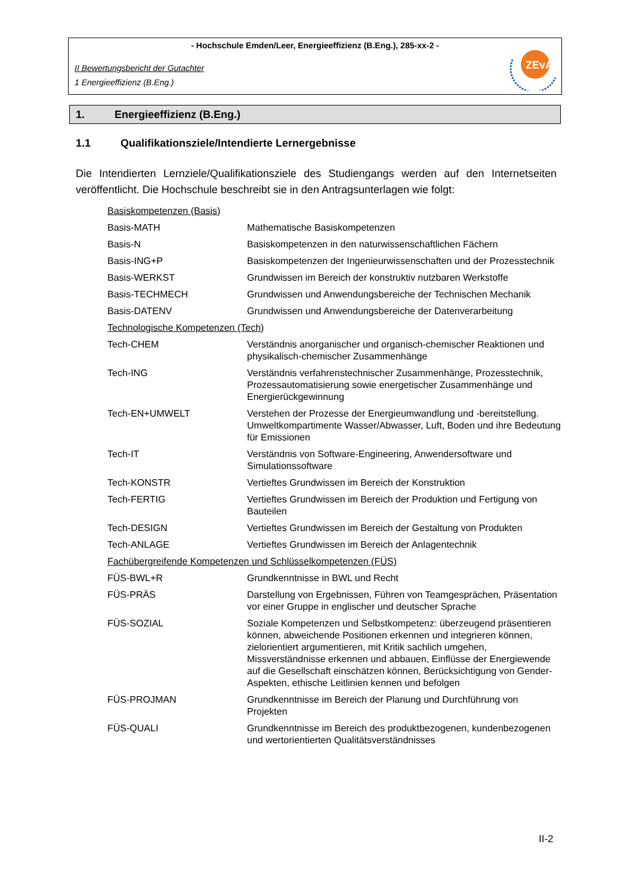- Hochschule Emden/Leer, Energieeffizienz (B.Eng.), 285-xx-2 -
II Bewertungsbericht der Gutachter
1 Energieeffizienz (B.Eng.)
ZEvA
1. Energieeffizienz (B.Eng.)
1.1 Qualifikationsziele/Intendierte Lernergebnisse
Die Intendierten Lernziele/Qualifikationsziele des Studiengangs werden auf den Internetseiten veröffentlicht. Die Hochschule beschreibt sie in den Antragsunterlagen wie folgt:
| Basiskompetenzen (Basis) | |
| Basis-MATH | Mathematische Basiskompetenzen |
| Basis-N | Basiskompetenzen in den naturwissenschaftlichen Fächern |
| Basis-ING+P | Basiskompetenzen der Ingenieurwissenschaften und der Prozesstechnik |
| Basis-WERKST | Grundwissen im Bereich der konstruktiv nutzbaren Werkstoffe |
| Basis-TECHMECH | Grundwissen und Anwendungsbereiche der Technischen Mechanik |
| Basis-DATENV | Grundwissen und Anwendungsbereiche der Datenverarbeitung |
| Technologische Kompetenzen (Tech) | |
| Tech-CHEM | Verständnis anorganischer und organisch-chemischer Reaktionen und physikalisch-chemischer Zusammenhänge |
| Tech-ING | Verständnis verfahrenstechnischer Zusammenhänge, Prozesstechnik, Prozessautomatisierung sowie energetischer Zusammenhänge und Energierückgewinnung |
| Tech-EN+UMWELT | Verstehen der Prozesse der Energieumwandlung und -bereitstellung. Umweltkompartimente Wasser/Abwasser, Luft, Boden und ihre Bedeutung für Emissionen |
| Tech-IT | Verständnis von Software-Engineering, Anwendersoftware und Simulationssoftware |
| Tech-KONSTR | Vertieftes Grundwissen im Bereich der Konstruktion |
| Tech-FERTIG | Vertieftes Grundwissen im Bereich der Produktion und Fertigung von Bauteilen |
| Tech-DESIGN | Vertieftes Grundwissen im Bereich der Gestaltung von Produkten |
| Tech-ANLAGE | Vertieftes Grundwissen im Bereich der Anlagentechnik |
| Fachübergreifende Kompetenzen und Schlüsselkompetenzen (FÜS) | |
| FÜS-BWL+R | Grundkenntnisse in BWL und Recht |
| FÜS-PRÄS | Darstellung von Ergebnissen, Führen von Teamgesprächen, Präsentation vor einer Gruppe in englischer und deutscher Sprache |
| FÜS-SOZIAL | Soziale Kompetenzen und Selbstkompetenz: überzeugend präsentieren können, abweichende Positionen erkennen und integrieren können, zielorientiert argumentieren, mit Kritik sachlich umgehen, Missverständnisse erkennen und abbauen, Einflüsse der Energiewende auf die Gesellschaft einschätzen können, Berücksichtigung von Gender-Aspekten, ethische Leitlinien kennen und befolgen |
| FÜS-PROJMAN | Grundkenntnisse im Bereich der Planung und Durchführung von Projekten |
| FÜS-QUALI | Grundkenntnisse im Bereich des produktbezogenen, kundenbezogenen und wertorientierten Qualitätsverständnisses |
II-2